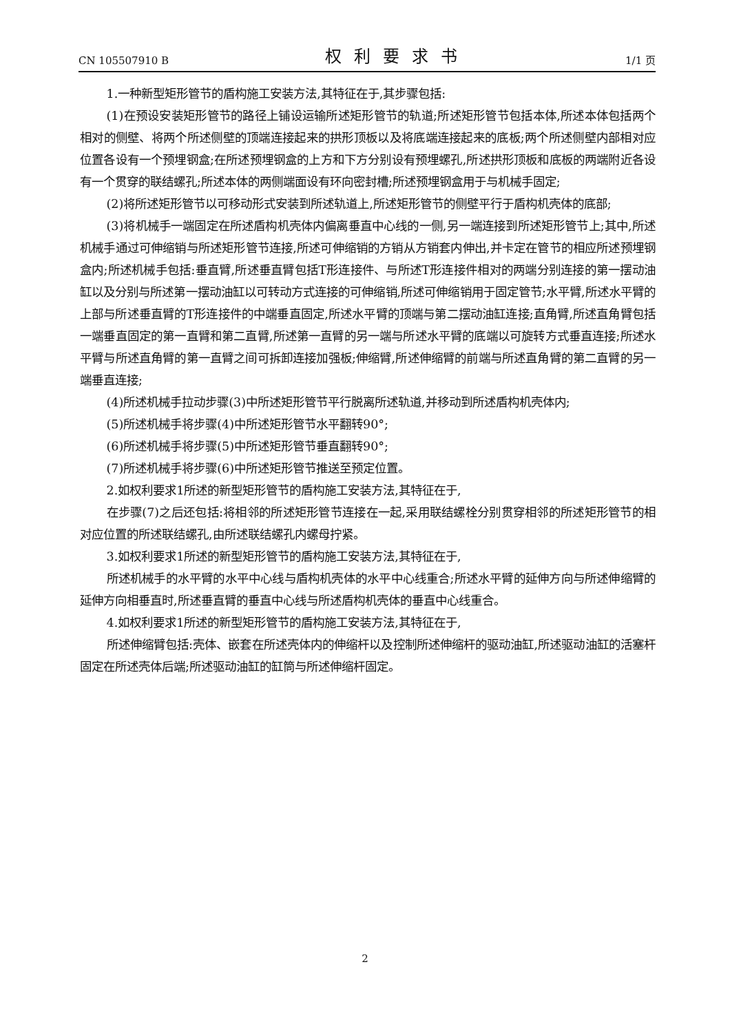CN 105507910 B 权利要求书 1/1 页
1.一种新型矩形管节的盾构施工安装方法,其特征在于,其步骤包括:
(1)在预设安装矩形管节的路径上铺设运输所述矩形管节的轨道;所述矩形管节包括本体,所述本体包括两个相对的侧壁、将两个所述侧壁的顶端连接起来的拱形顶板以及将底端连接起来的底板;两个所述侧壁内部相对应位置各设有一个预埋钢盒;在所述预埋钢盒的上方和下方分别设有预埋螺孔,所述拱形顶板和底板的两端附近各设有一个贯穿的联结螺孔;所述本体的两侧端面设有环向密封槽;所述预埋钢盒用于与机械手固定;
(2)将所述矩形管节以可移动形式安装到所述轨道上,所述矩形管节的侧壁平行于盾构机壳体的底部;
(3)将机械手一端固定在所述盾构机壳体内偏离垂直中心线的一侧,另一端连接到所述矩形管节上;其中,所述机械手通过可伸缩销与所述矩形管节连接,所述可伸缩销的方销从方销套内伸出,并卡定在管节的相应所述预埋钢盒内;所述机械手包括:垂直臂,所述垂直臂包括T形连接件、与所述T形连接件相对的两端分别连接的第一摆动油缸以及分别与所述第一摆动油缸以可转动方式连接的可伸缩销,所述可伸缩销用于固定管节;水平臂,所述水平臂的上部与所述垂直臂的T形连接件的中端垂直固定,所述水平臂的顶端与第二摆动油缸连接;直角臂,所述直角臂包括一端垂直固定的第一直臂和第二直臂,所述第一直臂的另一端与所述水平臂的底端以可旋转方式垂直连接;所述水平臂与所述直角臂的第一直臂之间可拆卸连接加强板;伸缩臂,所述伸缩臂的前端与所述直角臂的第二直臂的另一端垂直连接;
(4)所述机械手拉动步骤(3)中所述矩形管节平行脱离所述轨道,并移动到所述盾构机壳体内;
(5)所述机械手将步骤(4)中所述矩形管节水平翻转90°;
(6)所述机械手将步骤(5)中所述矩形管节垂直翻转90°;
(7)所述机械手将步骤(6)中所述矩形管节推送至预定位置。
2.如权利要求1所述的新型矩形管节的盾构施工安装方法,其特征在于,
在步骤(7)之后还包括:将相邻的所述矩形管节连接在一起,采用联结螺栓分别贯穿相邻的所述矩形管节的相对应位置的所述联结螺孔,由所述联结螺孔内螺母拧紧。
3.如权利要求1所述的新型矩形管节的盾构施工安装方法,其特征在于,
所述机械手的水平臂的水平中心线与盾构机壳体的水平中心线重合;所述水平臂的延伸方向与所述伸缩臂的延伸方向相垂直时,所述垂直臂的垂直中心线与所述盾构机壳体的垂直中心线重合。
4.如权利要求1所述的新型矩形管节的盾构施工安装方法,其特征在于,
所述伸缩臂包括:壳体、嵌套在所述壳体内的伸缩杆以及控制所述伸缩杆的驱动油缸,所述驱动油缸的活塞杆固定在所述壳体后端;所述驱动油缸的缸筒与所述伸缩杆固定。
2